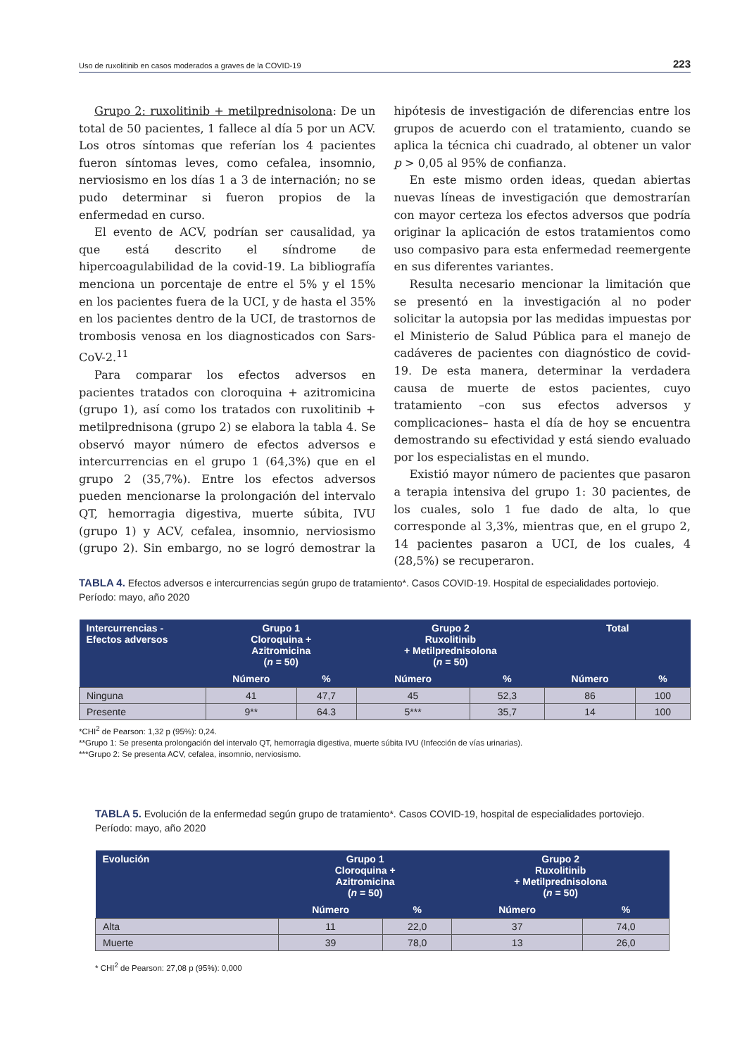Uso de ruxolitinib en casos moderados a graves de la COVID-19 223
Grupo 2: ruxolitinib + metilprednisolona: De un total de 50 pacientes, 1 fallece al día 5 por un ACV. Los otros síntomas que referían los 4 pacientes fueron síntomas leves, como cefalea, insomnio, nerviosismo en los días 1 a 3 de internación; no se pudo determinar si fueron propios de la enfermedad en curso.
El evento de ACV, podrían ser causalidad, ya que está descrito el síndrome de hipercoagulabilidad de la covid-19. La bibliografía menciona un porcentaje de entre el 5% y el 15% en los pacientes fuera de la UCI, y de hasta el 35% en los pacientes dentro de la UCI, de trastornos de trombosis venosa en los diagnosticados con Sars-CoV-2.<sup>11</sup>
Para comparar los efectos adversos en pacientes tratados con cloroquina + azitromicina (grupo 1), así como los tratados con ruxolitinib + metilprednisona (grupo 2) se elabora la tabla 4. Se observó mayor número de efectos adversos e intercurrencias en el grupo 1 (64,3%) que en el grupo 2 (35,7%). Entre los efectos adversos pueden mencionarse la prolongación del intervalo QT, hemorragia digestiva, muerte súbita, IVU (grupo 1) y ACV, cefalea, insomnio, nerviosismo (grupo 2). Sin embargo, no se logró demostrar la hipótesis de investigación de diferencias entre los grupos de acuerdo con el tratamiento, cuando se aplica la técnica chi cuadrado, al obtener un valor p > 0,05 al 95% de confianza.
En este mismo orden ideas, quedan abiertas nuevas líneas de investigación que demostrarían con mayor certeza los efectos adversos que podría originar la aplicación de estos tratamientos como uso compasivo para esta enfermedad reemergente en sus diferentes variantes.
Resulta necesario mencionar la limitación que se presentó en la investigación al no poder solicitar la autopsia por las medidas impuestas por el Ministerio de Salud Pública para el manejo de cadáveres de pacientes con diagnóstico de covid-19. De esta manera, determinar la verdadera causa de muerte de estos pacientes, cuyo tratamiento –con sus efectos adversos y complicaciones– hasta el día de hoy se encuentra demostrando su efectividad y está siendo evaluado por los especialistas en el mundo.
Existió mayor número de pacientes que pasaron a terapia intensiva del grupo 1: 30 pacientes, de los cuales, solo 1 fue dado de alta, lo que corresponde al 3,3%, mientras que, en el grupo 2, 14 pacientes pasaron a UCI, de los cuales, 4 (28,5%) se recuperaron.
TABLA 4. Efectos adversos e intercurrencias según grupo de tratamiento*. Casos COVID-19. Hospital de especialidades portoviejo. Período: mayo, año 2020
| Intercurrencias - Efectos adversos | Grupo 1 Cloroquina + Azitromicina ( n = 50) | | Grupo 2 Ruxolitinib + Metilprednisolona ( n = 50) | | Total | |
| --- | --- | --- | --- | --- | --- | --- |
| | Número | % | Número | % | Número | % |
| Ninguna | 41 | 47,7 | 45 | 52,3 | 86 | 100 |
| Presente | 9** | 64.3 | 5*** | 35,7 | 14 | 100 |
*CHI<sup>2</sup> de Pearson: 1,32 p (95%): 0,24.
**Grupo 1: Se presenta prolongación del intervalo QT, hemorragia digestiva, muerte súbita IVU (Infección de vías urinarias).
***Grupo 2: Se presenta ACV, cefalea, insomnio, nerviosismo.
TABLA 5. Evolución de la enfermedad según grupo de tratamiento*. Casos COVID-19, hospital de especialidades portoviejo. Período: mayo, año 2020
| Evolución | Grupo 1 Cloroquina + Azitromicina ( n = 50) | | Grupo 2 Ruxolitinib + Metilprednisolona ( n = 50) | |
| --- | --- | --- | --- | --- |
| | Número | % | Número | % |
| Alta | 11 | 22,0 | 37 | 74,0 |
| Muerte | 39 | 78,0 | 13 | 26,0 |
* CHI<sup>2</sup> de Pearson: 27,08 p (95%): 0,000